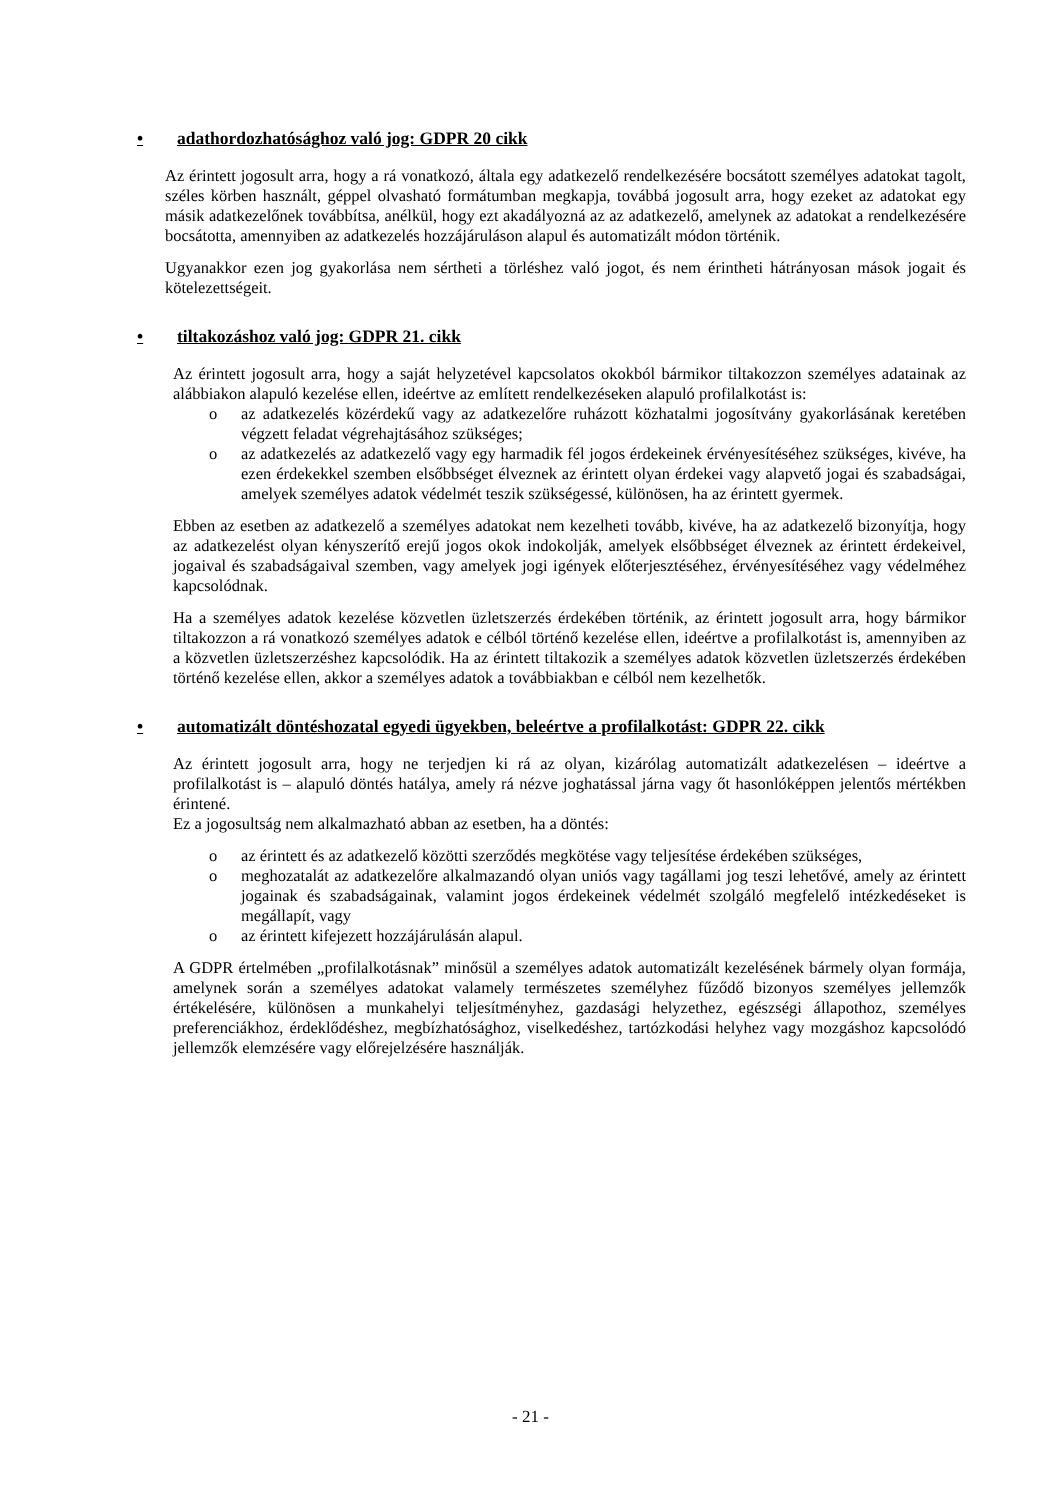• adathordozhatósághoz való jog: GDPR 20 cikk
Az érintett jogosult arra, hogy a rá vonatkozó, általa egy adatkezelő rendelkezésére bocsátott személyes adatokat tagolt, széles körben használt, géppel olvasható formátumban megkapja, továbbá jogosult arra, hogy ezeket az adatokat egy másik adatkezelőnek továbbítsa, anélkül, hogy ezt akadályozná az az adatkezelő, amelynek az adatokat a rendelkezésére bocsátotta, amennyiben az adatkezelés hozzájáruláson alapul és automatizált módon történik.
Ugyanakkor ezen jog gyakorlása nem sértheti a törléshez való jogot, és nem érintheti hátrányosan mások jogait és kötelezettségeit.
• tiltakozáshoz való jog: GDPR 21. cikk
Az érintett jogosult arra, hogy a saját helyzetével kapcsolatos okokból bármikor tiltakozzon személyes adatainak az alábbiakon alapuló kezelése ellen, ideértve az említett rendelkezéseken alapuló profilalkotást is:
o az adatkezelés közérdekű vagy az adatkezelőre ruházott közhatalmi jogosítvány gyakorlásának keretében végzett feladat végrehajtásához szükséges;
o az adatkezelés az adatkezelő vagy egy harmadik fél jogos érdekeinek érvényesítéséhez szükséges, kivéve, ha ezen érdekekkel szemben elsőbbséget élveznek az érintett olyan érdekei vagy alapvető jogai és szabadságai, amelyek személyes adatok védelmét teszik szükségessé, különösen, ha az érintett gyermek.
Ebben az esetben az adatkezelő a személyes adatokat nem kezelheti tovább, kivéve, ha az adatkezelő bizonyítja, hogy az adatkezelést olyan kényszerítő erejű jogos okok indokolják, amelyek elsőbbséget élveznek az érintett érdekeivel, jogaival és szabadságaival szemben, vagy amelyek jogi igények előterjesztéséhez, érvényesítéséhez vagy védelméhez kapcsolódnak.
Ha a személyes adatok kezelése közvetlen üzletszerzés érdekében történik, az érintett jogosult arra, hogy bármikor tiltakozzon a rá vonatkozó személyes adatok e célból történő kezelése ellen, ideértve a profilalkotást is, amennyiben az a közvetlen üzletszerzéshez kapcsolódik. Ha az érintett tiltakozik a személyes adatok közvetlen üzletszerzés érdekében történő kezelése ellen, akkor a személyes adatok a továbbiakban e célból nem kezelhetők.
• automatizált döntéshozatal egyedi ügyekben, beleértve a profilalkotást: GDPR 22. cikk
Az érintett jogosult arra, hogy ne terjedjen ki rá az olyan, kizárólag automatizált adatkezelésen – ideértve a profilalkotást is – alapuló döntés hatálya, amely rá nézve joghatással járna vagy őt hasonlóképpen jelentős mértékben érintené.
Ez a jogosultság nem alkalmazható abban az esetben, ha a döntés:
o az érintett és az adatkezelő közötti szerződés megkötése vagy teljesítése érdekében szükséges,
o meghozatalát az adatkezelőre alkalmazandó olyan uniós vagy tagállami jog teszi lehetővé, amely az érintett jogainak és szabadságainak, valamint jogos érdekeinek védelmét szolgáló megfelelő intézkedéseket is megállapít, vagy
o az érintett kifejezett hozzájárulásán alapul.
A GDPR értelmében „profilalkotásnak” minősül a személyes adatok automatizált kezelésének bármely olyan formája, amelynek során a személyes adatokat valamely természetes személyhez fűződő bizonyos személyes jellemzők értékelésére, különösen a munkahelyi teljesítményhez, gazdasági helyzethez, egészségi állapothoz, személyes preferenciákhoz, érdeklődéshez, megbízhatósághoz, viselkedéshez, tartózkodási helyhez vagy mozgáshoz kapcsolódó jellemzők elemzésére vagy előrejelzésére használják.
- 21 -